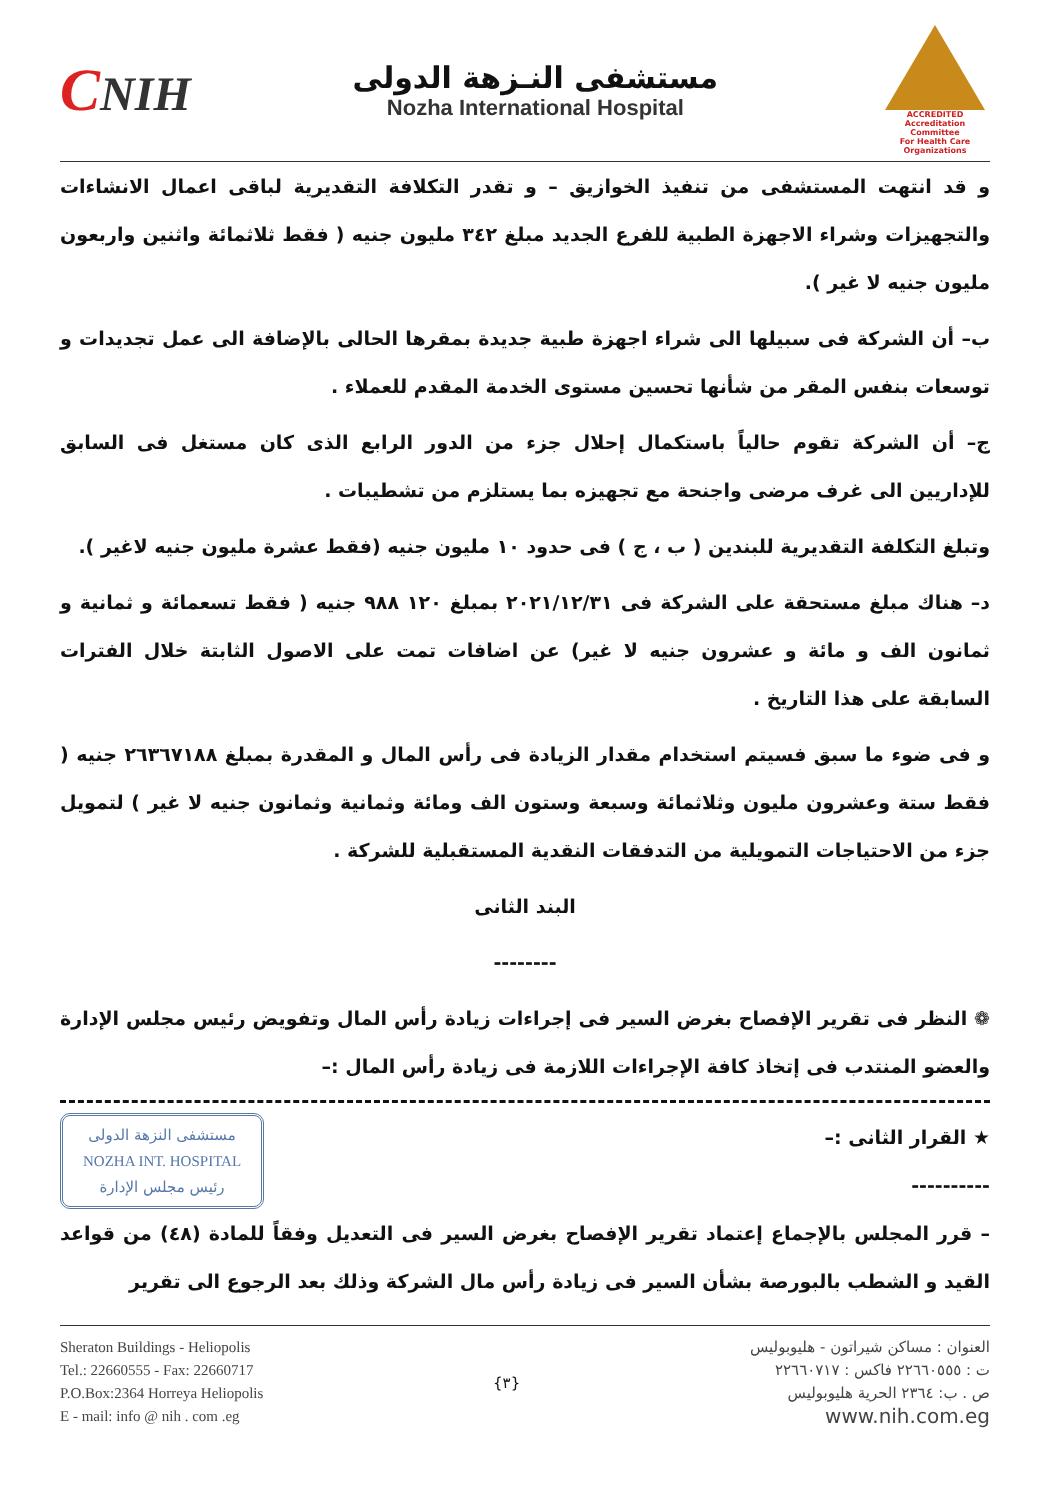CNIH
مستشفى النـزهة الدولى
Nozha International Hospital
ACCREDITED
Accreditation Committee
For Health Care Organizations
و قد انتهت المستشفى من تنفيذ الخوازيق – و تقدر التكلافة التقديرية لباقى اعمال الانشاءات والتجهيزات وشراء الاجهزة الطبية للفرع الجديد مبلغ ٣٤٢ مليون جنيه ( فقط ثلاثمائة واثنين واربعون مليون جنيه لا غير ).
ب– أن الشركة فى سبيلها الى شراء اجهزة طبية جديدة بمقرها الحالى بالإضافة الى عمل تجديدات و توسعات بنفس المقر من شأنها تحسين مستوى الخدمة المقدم للعملاء .
ج– أن الشركة تقوم حالياً باستكمال إحلال جزء من الدور الرابع الذى كان مستغل فى السابق للإداريين الى غرف مرضى واجنحة مع تجهيزه بما يستلزم من تشطيبات .
وتبلغ التكلفة التقديرية للبندين ( ب ، ج ) فى حدود ١٠ مليون جنيه (فقط عشرة مليون جنيه لاغير ).
د– هناك مبلغ مستحقة على الشركة فى ٢٠٢١/١٢/٣١ بمبلغ ١٢٠ ٩٨٨ جنيه ( فقط تسعمائة و ثمانية و ثمانون الف و مائة و عشرون جنيه لا غير) عن اضافات تمت على الاصول الثابتة خلال الفترات السابقة على هذا التاريخ .
و فى ضوء ما سبق فسيتم استخدام مقدار الزيادة فى رأس المال و المقدرة بمبلغ ٢٦٣٦٧١٨٨ جنيه ( فقط ستة وعشرون مليون وثلاثمائة وسبعة وستون الف ومائة وثمانية وثمانون جنيه لا غير ) لتمويل جزء من الاحتياجات التمويلية من التدفقات النقدية المستقبلية للشركة .
البند الثانى
--------
❁ النظر فى تقرير الإفصاح بغرض السير فى إجراءات زيادة رأس المال وتفويض رئيس مجلس الإدارة والعضو المنتدب فى إتخاذ كافة الإجراءات اللازمة فى زيادة رأس المال :–
★ القرار الثانى :–
----------
مستشفى النزهة الدولى
NOZHA INT. HOSPITAL
رئيس مجلس الإدارة
– قرر المجلس بالإجماع إعتماد تقرير الإفصاح بغرض السير فى التعديل وفقاً للمادة (٤٨) من قواعد القيد و الشطب بالبورصة بشأن السير فى زيادة رأس مال الشركة وذلك بعد الرجوع الى تقرير
Sheraton Buildings - Heliopolis
Tel.: 22660555 - Fax: 22660717
P.O.Box:2364 Horreya Heliopolis
E - mail: info @ nih . com .eg
{٣} العنوان : مساكن شيراتون - هليوبوليس
ت : ٢٢٦٦٠٥٥٥ فاكس : ٢٢٦٦٠٧١٧
ص . ب: ٢٣٦٤ الحرية هليوبوليس
www.nih.com.eg